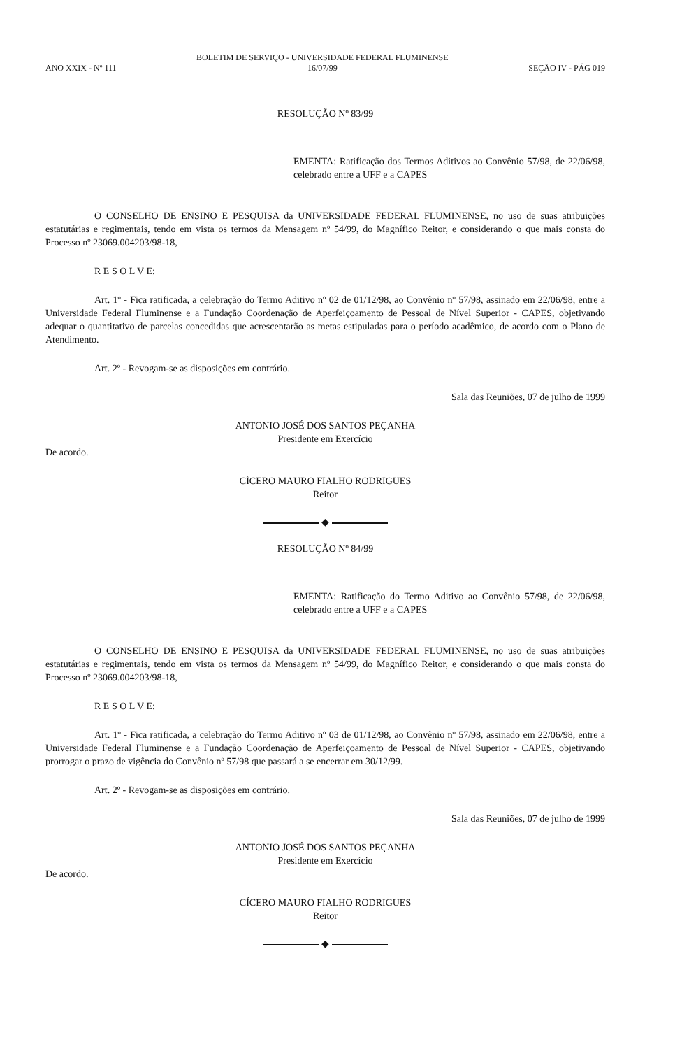ANO XXIX - Nº 111 BOLETIM DE SERVIÇO - UNIVERSIDADE FEDERAL FLUMINENSE
16/07/99 SEÇÃO IV - PÁG 019
RESOLUÇÃO Nº 83/99
EMENTA: Ratificação dos Termos Aditivos ao Convênio 57/98, de 22/06/98, celebrado entre a UFF e a CAPES
O CONSELHO DE ENSINO E PESQUISA da UNIVERSIDADE FEDERAL FLUMINENSE, no uso de suas atribuições estatutárias e regimentais, tendo em vista os termos da Mensagem nº 54/99, do Magnífico Reitor, e considerando o que mais consta do Processo nº 23069.004203/98-18,
R E S O L V E:
Art. 1º - Fica ratificada, a celebração do Termo Aditivo nº 02 de 01/12/98, ao Convênio nº 57/98, assinado em 22/06/98, entre a Universidade Federal Fluminense e a Fundação Coordenação de Aperfeiçoamento de Pessoal de Nível Superior - CAPES, objetivando adequar o quantitativo de parcelas concedidas que acrescentarão as metas estipuladas para o período acadêmico, de acordo com o Plano de Atendimento.
Art. 2º - Revogam-se as disposições em contrário.
Sala das Reuniões, 07 de julho de 1999
ANTONIO JOSÉ DOS SANTOS PEÇANHA
Presidente em Exercício
De acordo.
CÍCERO MAURO FIALHO RODRIGUES
Reitor
◆
RESOLUÇÃO Nº 84/99
EMENTA: Ratificação do Termo Aditivo ao Convênio 57/98, de 22/06/98, celebrado entre a UFF e a CAPES
O CONSELHO DE ENSINO E PESQUISA da UNIVERSIDADE FEDERAL FLUMINENSE, no uso de suas atribuições estatutárias e regimentais, tendo em vista os termos da Mensagem nº 54/99, do Magnífico Reitor, e considerando o que mais consta do Processo nº 23069.004203/98-18,
R E S O L V E:
Art. 1º - Fica ratificada, a celebração do Termo Aditivo nº 03 de 01/12/98, ao Convênio nº 57/98, assinado em 22/06/98, entre a Universidade Federal Fluminense e a Fundação Coordenação de Aperfeiçoamento de Pessoal de Nível Superior - CAPES, objetivando prorrogar o prazo de vigência do Convênio nº 57/98 que passará a se encerrar em 30/12/99.
Art. 2º - Revogam-se as disposições em contrário.
Sala das Reuniões, 07 de julho de 1999
ANTONIO JOSÉ DOS SANTOS PEÇANHA
Presidente em Exercício
De acordo.
CÍCERO MAURO FIALHO RODRIGUES
Reitor
◆